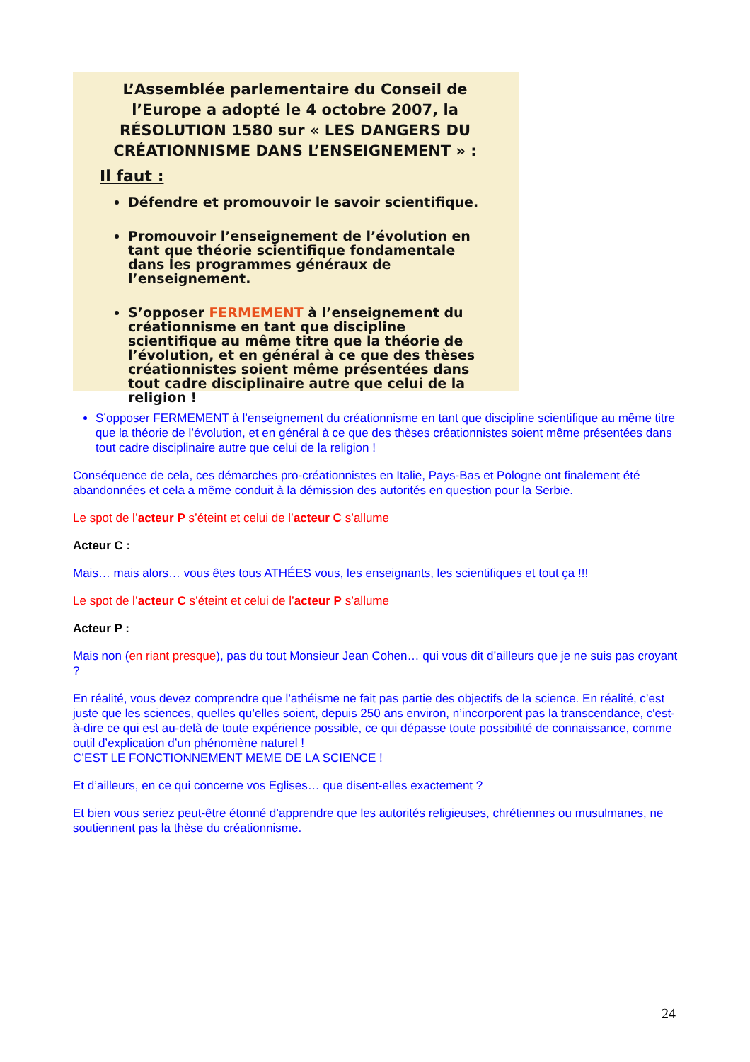L’Assemblée parlementaire du Conseil de l’Europe a adopté le 4 octobre 2007, la RÉSOLUTION 1580 sur « LES DANGERS DU CRÉATIONNISME DANS L’ENSEIGNEMENT » :
Il faut :
Défendre et promouvoir le savoir scientifique.
Promouvoir l’enseignement de l’évolution en tant que théorie scientifique fondamentale dans les programmes généraux de l’enseignement.
S’opposer FERMEMENT à l’enseignement du créationnisme en tant que discipline scientifique au même titre que la théorie de l’évolution, et en général à ce que des thèses créationnistes soient même présentées dans tout cadre disciplinaire autre que celui de la religion !
S’opposer FERMEMENT à l’enseignement du créationnisme en tant que discipline scientifique au même titre que la théorie de l’évolution, et en général à ce que des thèses créationnistes soient même présentées dans tout cadre disciplinaire autre que celui de la religion !
Conséquence de cela, ces démarches pro-créationnistes en Italie, Pays-Bas et Pologne ont finalement été abandonnées et cela a même conduit à la démission des autorités en question pour la Serbie.
Le spot de l’acteur P s’éteint et celui de l’acteur C s’allume
Acteur C :
Mais… mais alors… vous êtes tous ATHÉES vous, les enseignants, les scientifiques et tout ça !!!
Le spot de l’acteur C s’éteint et celui de l’acteur P s’allume
Acteur P :
Mais non (en riant presque), pas du tout Monsieur Jean Cohen… qui vous dit d’ailleurs que je ne suis pas croyant ?
En réalité, vous devez comprendre que l’athéisme ne fait pas partie des objectifs de la science. En réalité, c’est juste que les sciences, quelles qu’elles soient, depuis 250 ans environ, n’incorporent pas la transcendance, c'est-à-dire ce qui est au-delà de toute expérience possible, ce qui dépasse toute possibilité de connaissance, comme outil d’explication d’un phénomène naturel !
C’EST LE FONCTIONNEMENT MEME DE LA SCIENCE !
Et d’ailleurs, en ce qui concerne vos Eglises… que disent-elles exactement ?
Et bien vous seriez peut-être étonné d’apprendre que les autorités religieuses, chrétiennes ou musulmanes, ne soutiennent pas la thèse du créationnisme.
24